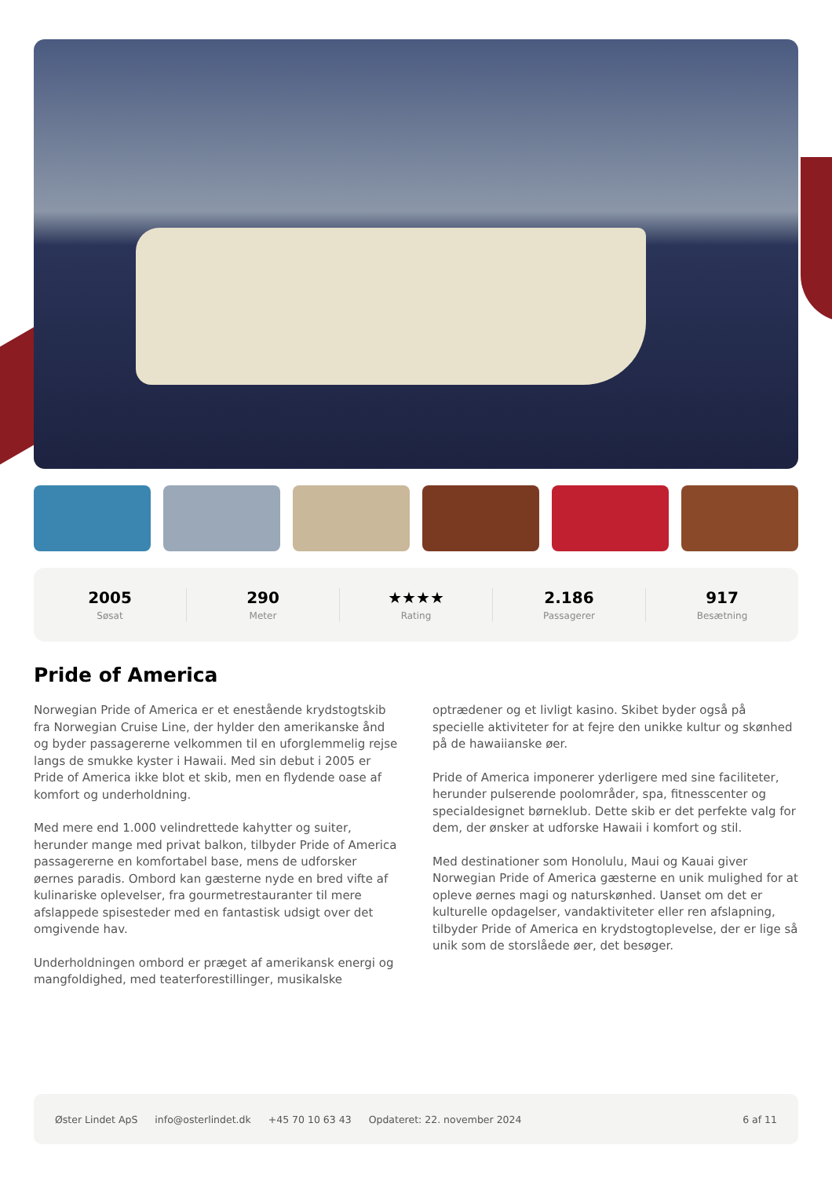2005
Søsat
290
Meter
★★★★
Rating
2.186
Passagerer
917
Besætning
Pride of America
Norwegian Pride of America er et enestående krydstogtskib fra Norwegian Cruise Line, der hylder den amerikanske ånd og byder passagererne velkommen til en uforglemmelig rejse langs de smukke kyster i Hawaii. Med sin debut i 2005 er Pride of America ikke blot et skib, men en flydende oase af komfort og underholdning.
Med mere end 1.000 velindrettede kahytter og suiter, herunder mange med privat balkon, tilbyder Pride of America passagererne en komfortabel base, mens de udforsker øernes paradis. Ombord kan gæsterne nyde en bred vifte af kulinariske oplevelser, fra gourmetrestauranter til mere afslappede spisesteder med en fantastisk udsigt over det omgivende hav.
Underholdningen ombord er præget af amerikansk energi og mangfoldighed, med teaterforestillinger, musikalske optrædener og et livligt kasino. Skibet byder også på specielle aktiviteter for at fejre den unikke kultur og skønhed på de hawaiianske øer.
Pride of America imponerer yderligere med sine faciliteter, herunder pulserende poolområder, spa, fitnesscenter og specialdesignet børneklub. Dette skib er det perfekte valg for dem, der ønsker at udforske Hawaii i komfort og stil.
Med destinationer som Honolulu, Maui og Kauai giver Norwegian Pride of America gæsterne en unik mulighed for at opleve øernes magi og naturskønhed. Uanset om det er kulturelle opdagelser, vandaktiviteter eller ren afslapning, tilbyder Pride of America en krydstogtoplevelse, der er lige så unik som de storslåede øer, det besøger.
Øster Lindet ApS info@osterlindet.dk +45 70 10 63 43 Opdateret: 22. november 2024 6 af 11